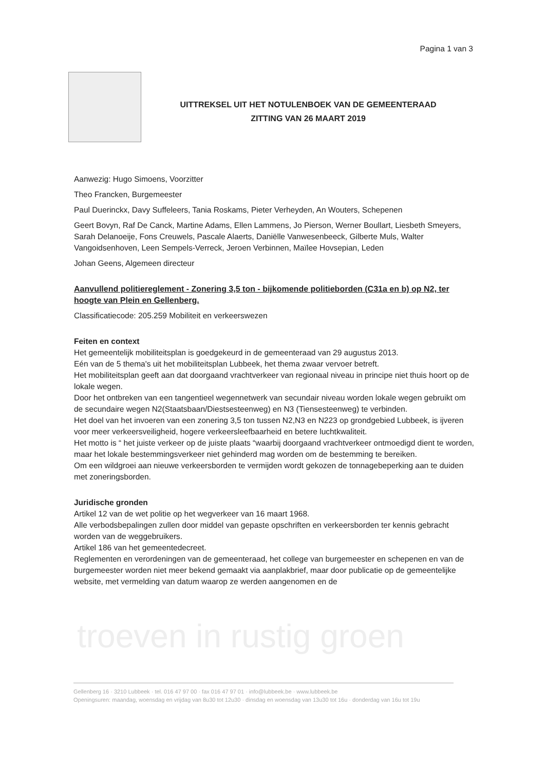Pagina 1 van 3
UITTREKSEL UIT HET NOTULENBOEK VAN DE GEMEENTERAAD
ZITTING VAN 26 MAART 2019
Aanwezig: Hugo Simoens, Voorzitter
Theo Francken, Burgemeester
Paul Duerinckx, Davy Suffeleers, Tania Roskams, Pieter Verheyden, An Wouters, Schepenen
Geert Bovyn, Raf De Canck, Martine Adams, Ellen Lammens, Jo Pierson, Werner Boullart, Liesbeth Smeyers, Sarah Delanoeije, Fons Creuwels, Pascale Alaerts, Daniëlle Vanwesenbeeck, Gilberte Muls, Walter Vangoidsenhoven, Leen Sempels-Verreck, Jeroen Verbinnen, Maïlee Hovsepian, Leden
Johan Geens, Algemeen directeur
Aanvullend politiereglement - Zonering 3,5 ton - bijkomende politieborden (C31a en b) op N2, ter hoogte van Plein en Gellenberg.
Classificatiecode: 205.259 Mobiliteit en verkeerswezen
Feiten en context
Het gemeentelijk mobiliteitsplan is goedgekeurd in de gemeenteraad van 29 augustus 2013.
Eén van de 5 thema's uit het mobiliteitsplan Lubbeek, het thema zwaar vervoer betreft.
Het mobiliteitsplan geeft aan dat doorgaand vrachtverkeer van regionaal niveau in principe niet thuis hoort op de lokale wegen.
Door het ontbreken van een tangentieel wegennetwerk van secundair niveau worden lokale wegen gebruikt om de secundaire wegen N2(Staatsbaan/Diestsesteenweg) en N3 (Tiensesteenweg) te verbinden.
Het doel van het invoeren van een zonering 3,5 ton tussen N2,N3 en N223 op grondgebied Lubbeek, is ijveren voor meer verkeersveiligheid, hogere verkeersleefbaarheid en betere luchtkwaliteit.
Het motto is “ het juiste verkeer op de juiste plaats “waarbij doorgaand vrachtverkeer ontmoedigd dient te worden, maar het lokale bestemmingsverkeer niet gehinderd mag worden om de bestemming te bereiken.
Om een wildgroei aan nieuwe verkeersborden te vermijden wordt gekozen de tonnagebeperking aan te duiden met zoneringsborden.
Juridische gronden
Artikel 12 van de wet politie op het wegverkeer van 16 maart 1968.
Alle verbodsbepalingen zullen door middel van gepaste opschriften en verkeersborden ter kennis gebracht worden van de weggebruikers.
Artikel 186 van het gemeentedecreet.
Reglementen en verordeningen van de gemeenteraad, het college van burgemeester en schepenen en van de burgemeester worden niet meer bekend gemaakt via aanplakbrief, maar door publicatie op de gemeentelijke website, met vermelding van datum waarop ze werden aangenomen en de
troeven in rustig groen
Gellenberg 16 · 3210 Lubbeek · tel. 016 47 97 00 · fax 016 47 97 01 · info@lubbeek.be · www.lubbeek.be
Openingsuren: maandag, woensdag en vrijdag van 8u30 tot 12u30 · dinsdag en woensdag van 13u30 tot 16u · donderdag van 16u tot 19u